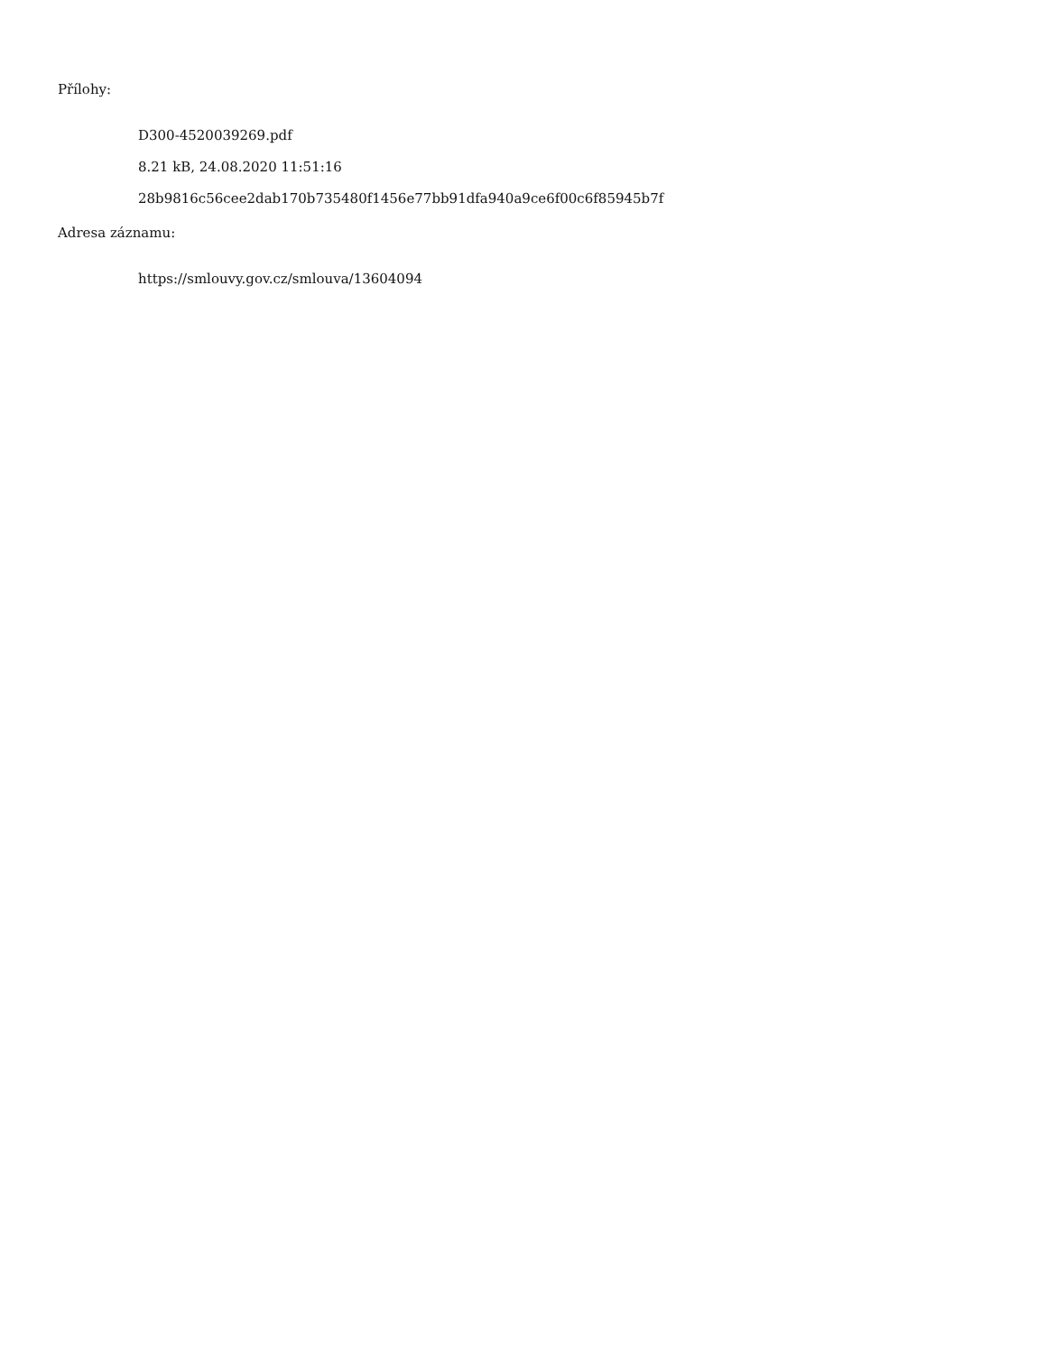Přílohy:
D300-4520039269.pdf
8.21 kB, 24.08.2020 11:51:16
28b9816c56cee2dab170b735480f1456e77bb91dfa940a9ce6f00c6f85945b7f
Adresa záznamu:
https://smlouvy.gov.cz/smlouva/13604094